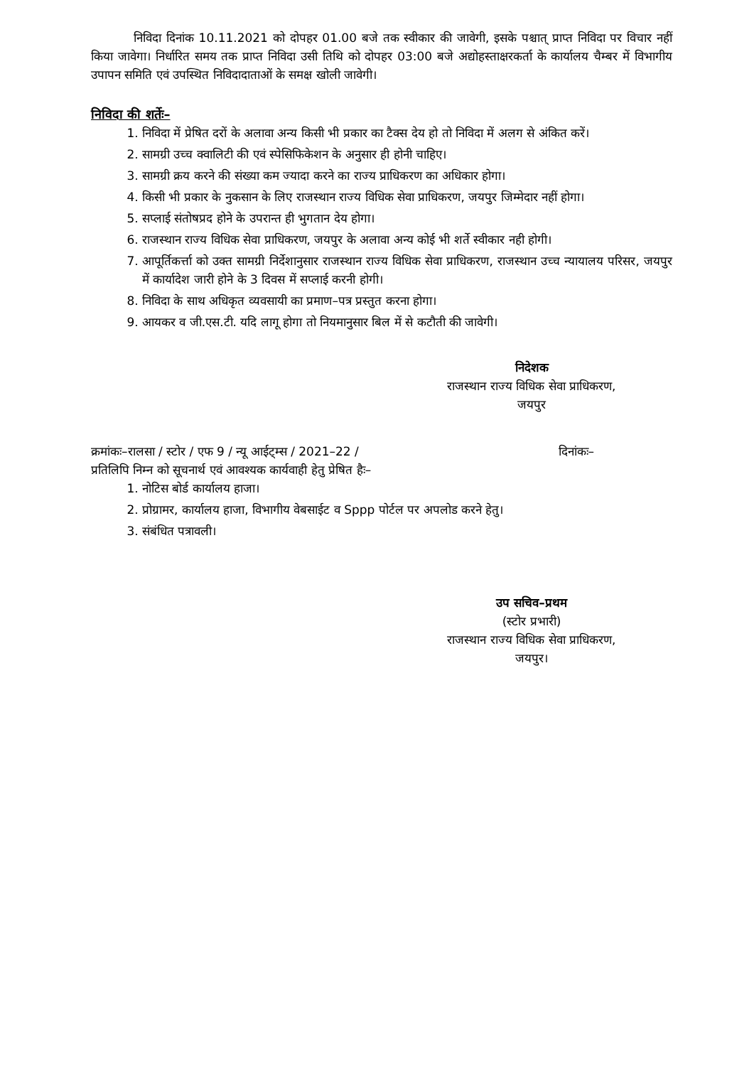निविदा दिनांक 10.11.2021 को दोपहर 01.00 बजे तक स्वीकार की जावेगी, इसके पश्चात् प्राप्त निविदा पर विचार नहीं किया जावेगा। निर्धारित समय तक प्राप्त निविदा उसी तिथि को दोपहर 03:00 बजे अद्योहस्ताक्षरकर्ता के कार्यालय चैम्बर में विभागीय उपापन समिति एवं उपस्थित निविदादाताओं के समक्ष खोली जावेगी।
निविदा की शर्तेः–
1. निविदा में प्रेषित दरों के अलावा अन्य किसी भी प्रकार का टैक्स देय हो तो निविदा में अलग से अंकित करें।
2. सामग्री उच्च क्वालिटी की एवं स्पेसिफिकेशन के अनुसार ही होनी चाहिए।
3. सामग्री क्रय करने की संख्या कम ज्यादा करने का राज्य प्राधिकरण का अधिकार होगा।
4. किसी भी प्रकार के नुकसान के लिए राजस्थान राज्य विधिक सेवा प्राधिकरण, जयपुर जिम्मेदार नहीं होगा।
5. सप्लाई संतोषप्रद होने के उपरान्त ही भुगतान देय होगा।
6. राजस्थान राज्य विधिक सेवा प्राधिकरण, जयपुर के अलावा अन्य कोई भी शर्ते स्वीकार नही होगी।
7. आपूर्तिकर्त्ता को उक्त सामग्री निर्देशानुसार राजस्थान राज्य विधिक सेवा प्राधिकरण, राजस्थान उच्च न्यायालय परिसर, जयपुर में कार्यादेश जारी होने के 3 दिवस में सप्लाई करनी होगी।
8. निविदा के साथ अधिकृत व्यवसायी का प्रमाण–पत्र प्रस्तुत करना होगा।
9. आयकर व जी.एस.टी. यदि लागू होगा तो नियमानुसार बिल में से कटौती की जावेगी।
निदेशक
राजस्थान राज्य विधिक सेवा प्राधिकरण,
जयपुर
क्रमांकः–रालसा / स्टोर / एफ 9 / न्यू आईट्म्स / 2021–22 / दिनांकः–
प्रतिलिपि निम्न को सूचनार्थ एवं आवश्यक कार्यवाही हेतु प्रेषित हैः–
1. नोटिस बोर्ड कार्यालय हाजा।
2. प्रोग्रामर, कार्यालय हाजा, विभागीय वेबसाईट व Sppp पोर्टल पर अपलोड करने हेतु।
3. संबंधित पत्रावली।
उप सचिव–प्रथम
(स्टोर प्रभारी)
राजस्थान राज्य विधिक सेवा प्राधिकरण,
जयपुर।